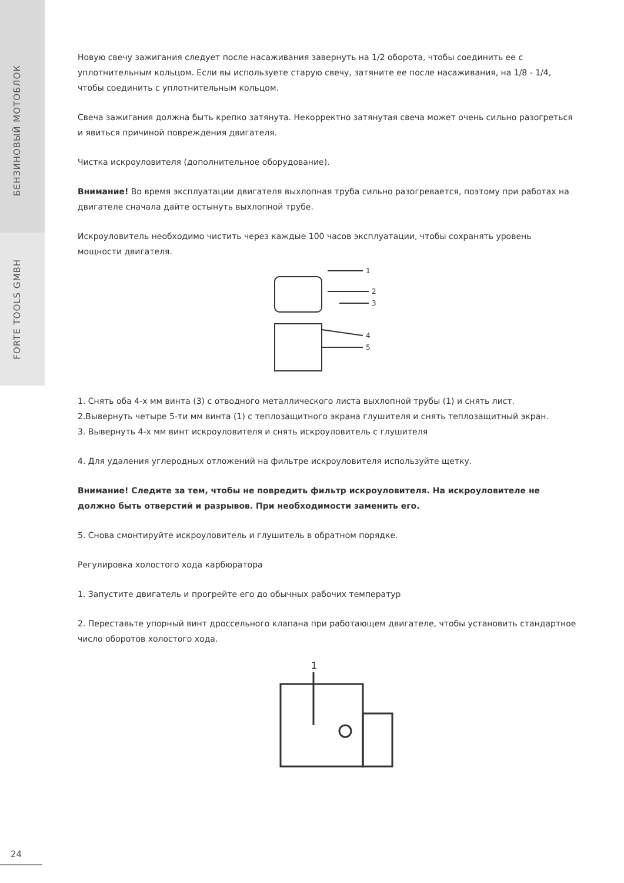БЕНЗИНОВЫЙ МОТОБЛОК
FORTE TOOLS GMBH
Новую свечу зажигания следует после насаживания завернуть на 1/2 оборота, чтобы соединить ее с уплотнительным кольцом. Если вы используете старую свечу, затяните ее после насаживания, на 1/8 - 1/4, чтобы соединить с уплотнительным кольцом.
Свеча зажигания должна быть крепко затянута. Некорректно затянутая свеча может очень сильно разогреться и явиться причиной повреждения двигателя.
Чистка искроуловителя (дополнительное оборудование).
Внимание! Во время эксплуатации двигателя выхлопная труба сильно разогревается, поэтому при работах на двигателе сначала дайте остынуть выхлопной трубе.
Искроуловитель необходимо чистить через каждые 100 часов эксплуатации, чтобы сохранять уровень мощности двигателя.
1
2
3
4
5
1. Снять оба 4-х мм винта (3) с отводного металлического листа выхлопной трубы (1) и снять лист.
2.Вывернуть четыре 5-ти мм винта (1) с теплозащитного экрана глушителя и снять теплозащитный экран.
3. Вывернуть 4-х мм винт искроуловителя и снять искроуловитель с глушителя
4. Для удаления углеродных отложений на фильтре искроуловителя используйте щетку.
Внимание! Следите за тем, чтобы не повредить фильтр искроуловителя. На искроуловителе не должно быть отверстий и разрывов. При необходимости заменить его.
5. Снова смонтируйте искроуловитель и глушитель в обратном порядке.
Регулировка холостого хода карбюратора
1. Запустите двигатель и прогрейте его до обычных рабочих температур
2. Переставьте упорный винт дроссельного клапана при работающем двигателе, чтобы установить стандартное число оборотов холостого хода.
1
24